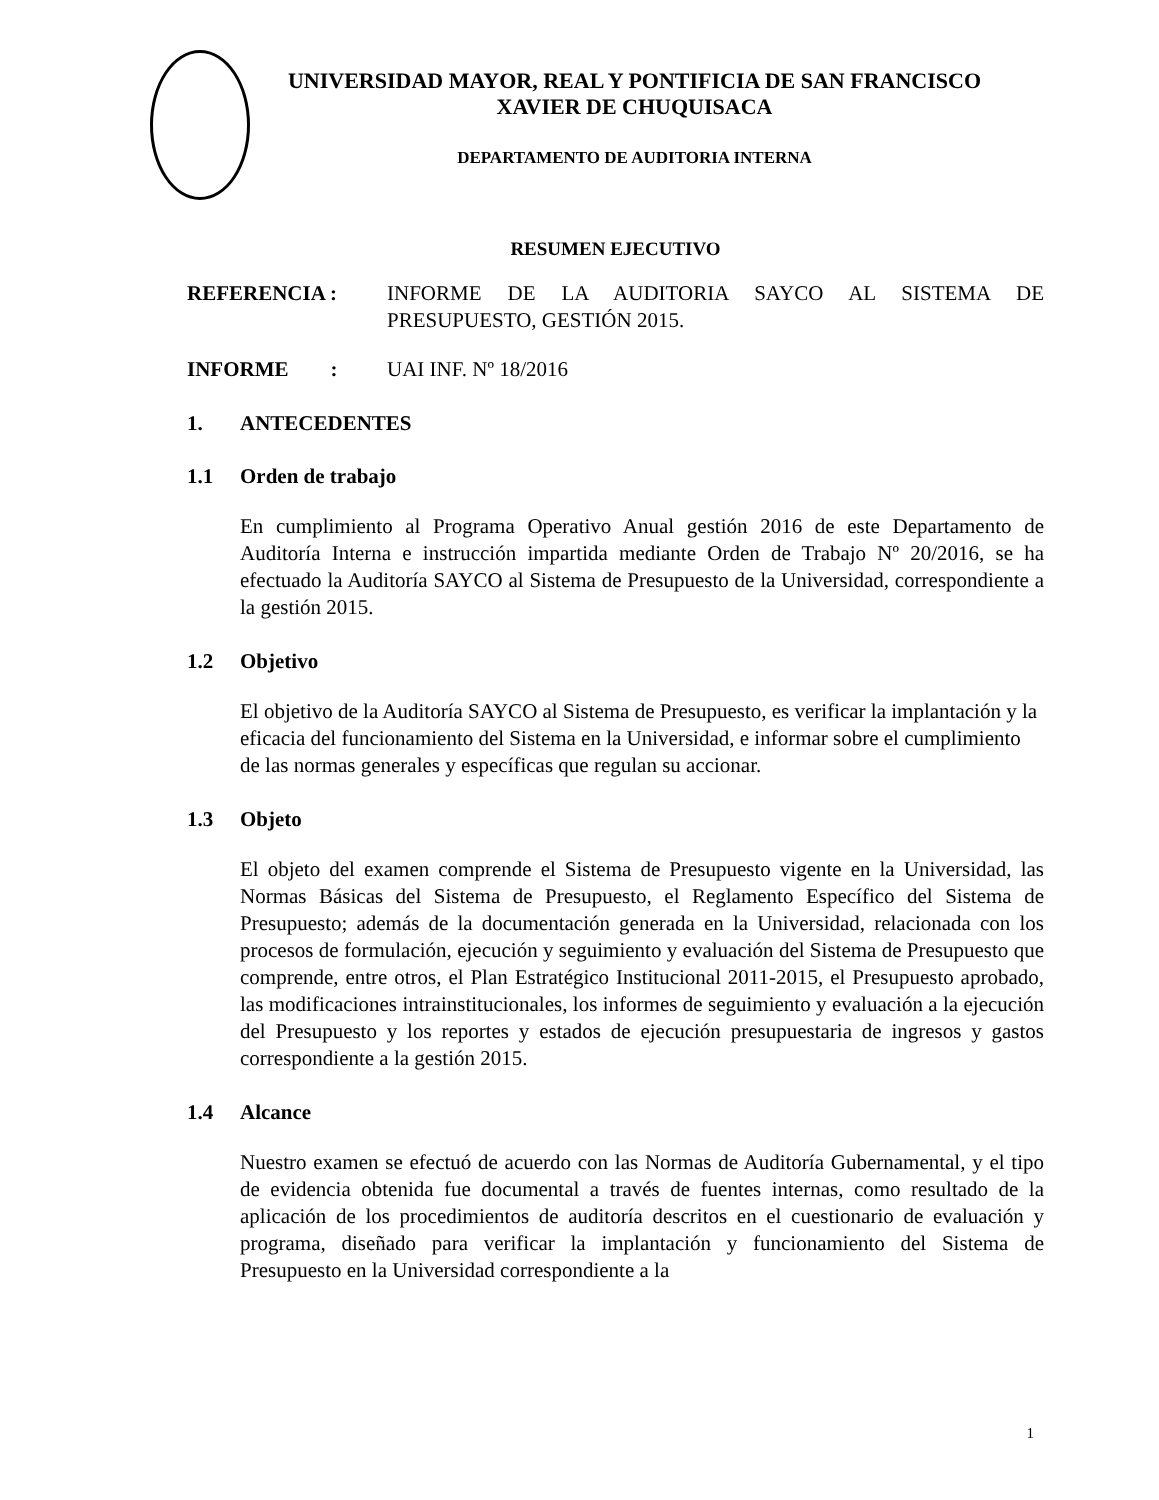UNIVERSIDAD MAYOR, REAL Y PONTIFICIA DE SAN FRANCISCO
XAVIER DE CHUQUISACA
DEPARTAMENTO DE AUDITORIA INTERNA
RESUMEN EJECUTIVO
REFERENCIA : INFORME DE LA AUDITORIA SAYCO AL SISTEMA DE PRESUPUESTO, GESTIÓN 2015.
INFORME :
UAI INF. Nº 18/2016
1. ANTECEDENTES
1.1 Orden de trabajo
En cumplimiento al Programa Operativo Anual gestión 2016 de este Departamento de Auditoría Interna e instrucción impartida mediante Orden de Trabajo Nº 20/2016, se ha efectuado la Auditoría SAYCO al Sistema de Presupuesto de la Universidad, correspondiente a la gestión 2015.
1.2 Objetivo
El objetivo de la Auditoría SAYCO al Sistema de Presupuesto, es verificar la implantación y la eficacia del funcionamiento del Sistema en la Universidad, e informar sobre el cumplimiento de las normas generales y específicas que regulan su accionar.
1.3 Objeto
El objeto del examen comprende el Sistema de Presupuesto vigente en la Universidad, las Normas Básicas del Sistema de Presupuesto, el Reglamento Específico del Sistema de Presupuesto; además de la documentación generada en la Universidad, relacionada con los procesos de formulación, ejecución y seguimiento y evaluación del Sistema de Presupuesto que comprende, entre otros, el Plan Estratégico Institucional 2011-2015, el Presupuesto aprobado, las modificaciones intrainstitucionales, los informes de seguimiento y evaluación a la ejecución del Presupuesto y los reportes y estados de ejecución presupuestaria de ingresos y gastos correspondiente a la gestión 2015.
1.4 Alcance
Nuestro examen se efectuó de acuerdo con las Normas de Auditoría Gubernamental, y el tipo de evidencia obtenida fue documental a través de fuentes internas, como resultado de la aplicación de los procedimientos de auditoría descritos en el cuestionario de evaluación y programa, diseñado para verificar la implantación y funcionamiento del Sistema de Presupuesto en la Universidad correspondiente a la
1